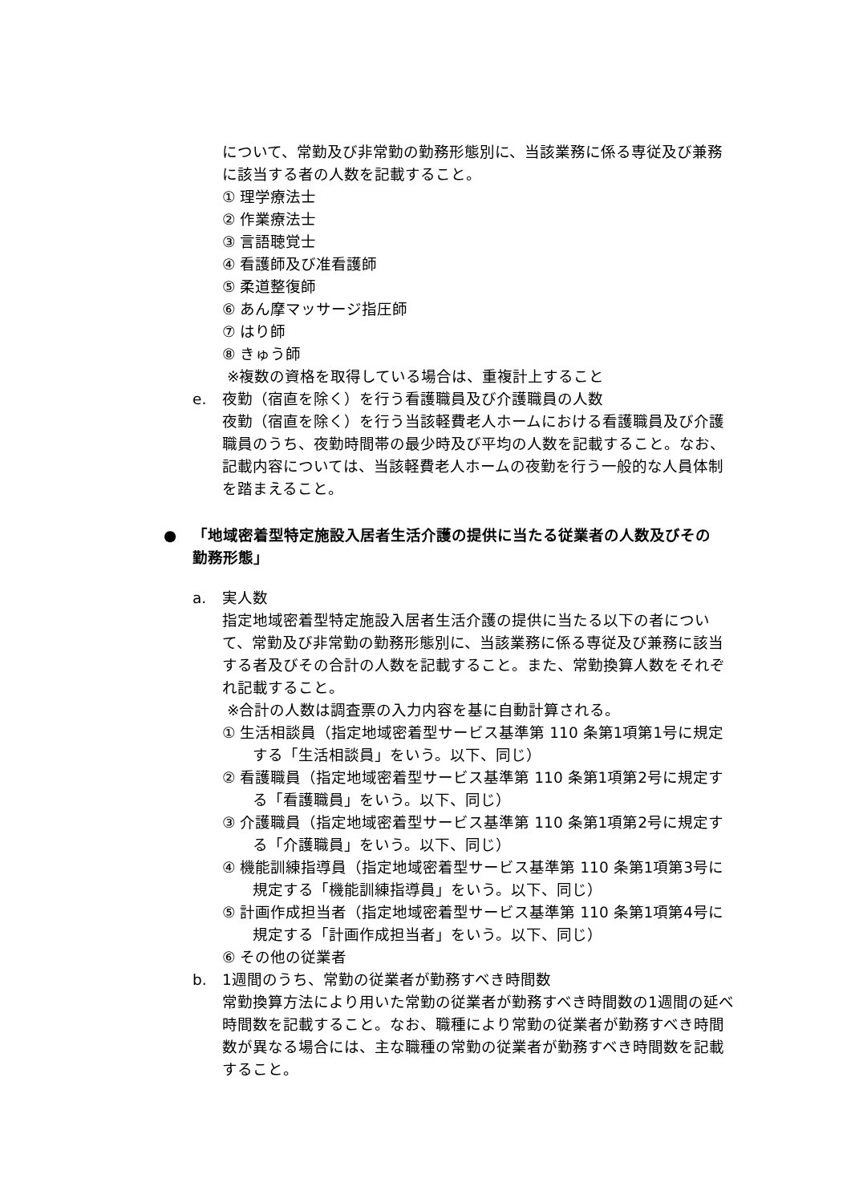について、常勤及び非常勤の勤務形態別に、当該業務に係る専従及び兼務に該当する者の人数を記載すること。
① 理学療法士
② 作業療法士
③ 言語聴覚士
④ 看護師及び准看護師
⑤ 柔道整復師
⑥ あん摩マッサージ指圧師
⑦ はり師
⑧ きゅう師
※複数の資格を取得している場合は、重複計上すること
e. 夜勤（宿直を除く）を行う看護職員及び介護職員の人数
夜勤（宿直を除く）を行う当該軽費老人ホームにおける看護職員及び介護職員のうち、夜勤時間帯の最少時及び平均の人数を記載すること。なお、記載内容については、当該軽費老人ホームの夜勤を行う一般的な人員体制を踏まえること。
● 「地域密着型特定施設入居者生活介護の提供に当たる従業者の人数及びその勤務形態」
a. 実人数
指定地域密着型特定施設入居者生活介護の提供に当たる以下の者について、常勤及び非常勤の勤務形態別に、当該業務に係る専従及び兼務に該当する者及びその合計の人数を記載すること。また、常勤換算人数をそれぞれ記載すること。
※合計の人数は調査票の入力内容を基に自動計算される。
① 生活相談員（指定地域密着型サービス基準第 110 条第1項第1号に規定する「生活相談員」をいう。以下、同じ）
② 看護職員（指定地域密着型サービス基準第 110 条第1項第2号に規定する「看護職員」をいう。以下、同じ）
③ 介護職員（指定地域密着型サービス基準第 110 条第1項第2号に規定する「介護職員」をいう。以下、同じ）
④ 機能訓練指導員（指定地域密着型サービス基準第 110 条第1項第3号に規定する「機能訓練指導員」をいう。以下、同じ）
⑤ 計画作成担当者（指定地域密着型サービス基準第 110 条第1項第4号に規定する「計画作成担当者」をいう。以下、同じ）
⑥ その他の従業者
b. 1週間のうち、常勤の従業者が勤務すべき時間数
常勤換算方法により用いた常勤の従業者が勤務すべき時間数の1週間の延べ時間数を記載すること。なお、職種により常勤の従業者が勤務すべき時間数が異なる場合には、主な職種の常勤の従業者が勤務すべき時間数を記載すること。